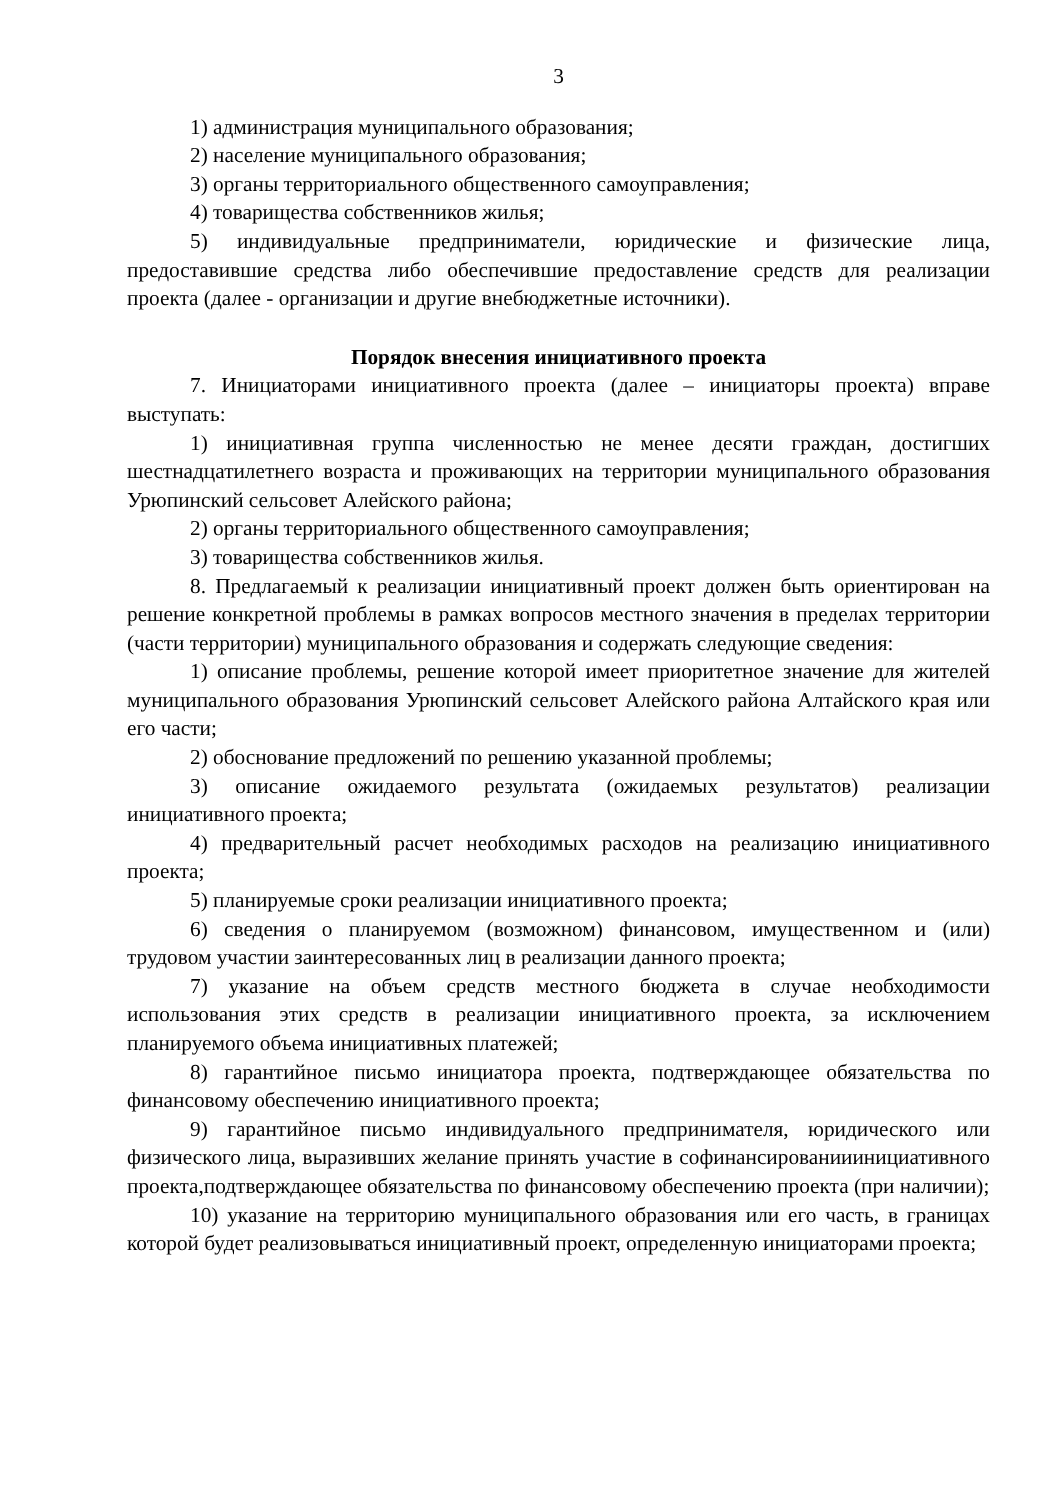3
1) администрация муниципального образования;
2) население муниципального образования;
3) органы территориального общественного самоуправления;
4) товарищества собственников жилья;
5) индивидуальные предприниматели, юридические и физические лица, предоставившие средства либо обеспечившие предоставление средств для реализации проекта (далее - организации и другие внебюджетные источники).
Порядок внесения инициативного проекта
7. Инициаторами инициативного проекта (далее – инициаторы проекта) вправе выступать:
1) инициативная группа численностью не менее десяти граждан, достигших шестнадцатилетнего возраста и проживающих на территории муниципального образования Урюпинский сельсовет Алейского района;
2) органы территориального общественного самоуправления;
3) товарищества собственников жилья.
8. Предлагаемый к реализации инициативный проект должен быть ориентирован на решение конкретной проблемы в рамках вопросов местного значения в пределах территории (части территории) муниципального образования и содержать следующие сведения:
1) описание проблемы, решение которой имеет приоритетное значение для жителей муниципального образования Урюпинский сельсовет Алейского района Алтайского края или его части;
2) обоснование предложений по решению указанной проблемы;
3) описание ожидаемого результата (ожидаемых результатов) реализации инициативного проекта;
4) предварительный расчет необходимых расходов на реализацию инициативного проекта;
5) планируемые сроки реализации инициативного проекта;
6) сведения о планируемом (возможном) финансовом, имущественном и (или) трудовом участии заинтересованных лиц в реализации данного проекта;
7) указание на объем средств местного бюджета в случае необходимости использования этих средств в реализации инициативного проекта, за исключением планируемого объема инициативных платежей;
8) гарантийное письмо инициатора проекта, подтверждающее обязательства по финансовому обеспечению инициативного проекта;
9) гарантийное письмо индивидуального предпринимателя, юридического или физического лица, выразивших желание принять участие в софинансированииинициативного проекта,подтверждающее обязательства по финансовому обеспечению проекта (при наличии);
10) указание на территорию муниципального образования или его часть, в границах которой будет реализовываться инициативный проект, определенную инициаторами проекта;